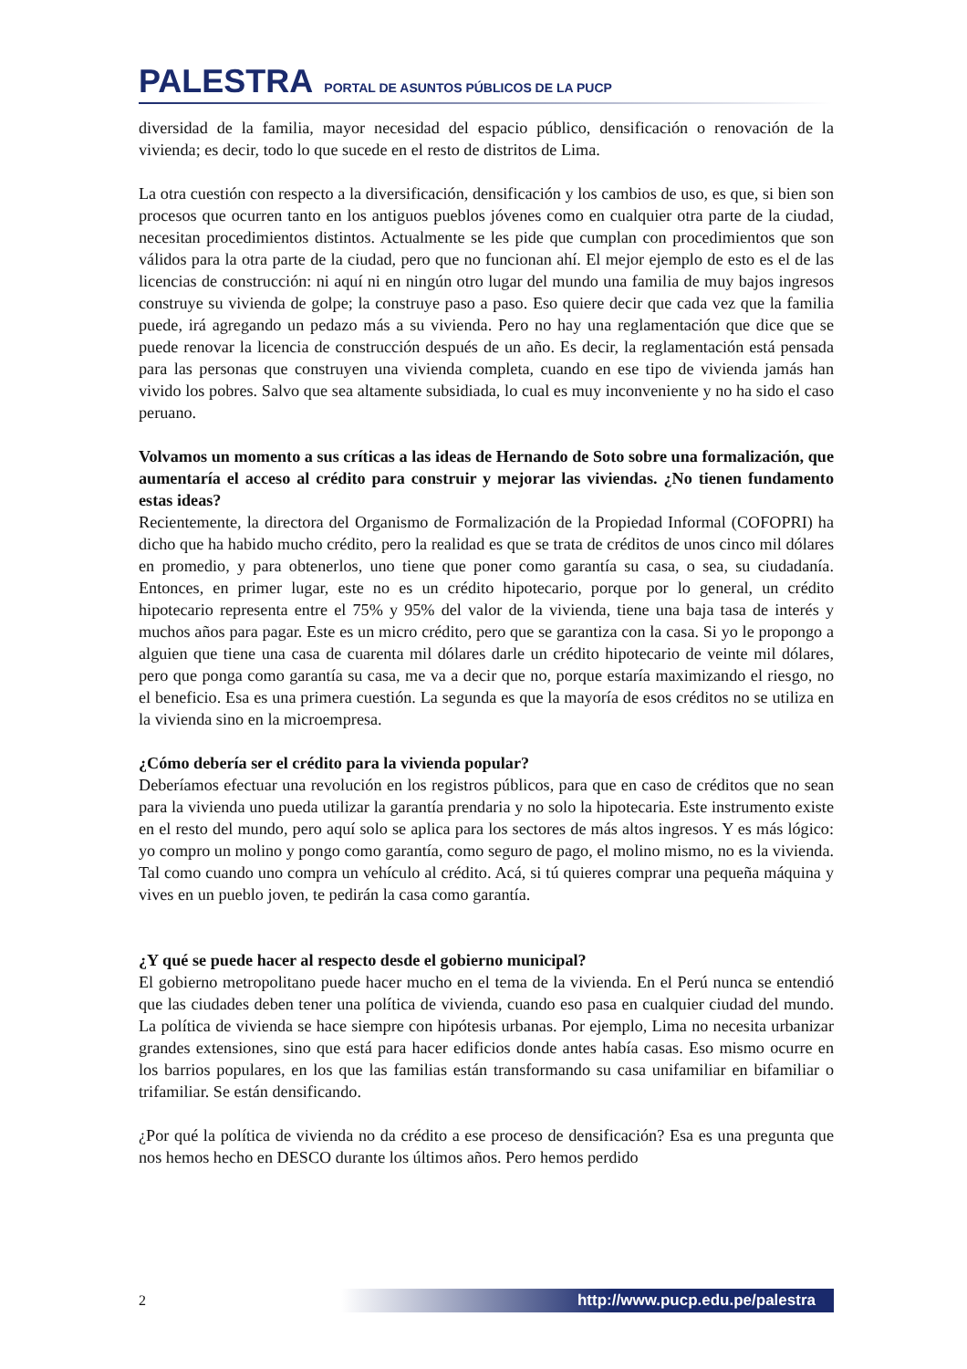PALESTRA PORTAL DE ASUNTOS PÚBLICOS DE LA PUCP
diversidad de la familia, mayor necesidad del espacio público, densificación o renovación de la vivienda; es decir, todo lo que sucede en el resto de distritos de Lima.
La otra cuestión con respecto a la diversificación, densificación y los cambios de uso, es que, si bien son procesos que ocurren tanto en los antiguos pueblos jóvenes como en cualquier otra parte de la ciudad, necesitan procedimientos distintos. Actualmente se les pide que cumplan con procedimientos que son válidos para la otra parte de la ciudad, pero que no funcionan ahí. El mejor ejemplo de esto es el de las licencias de construcción: ni aquí ni en ningún otro lugar del mundo una familia de muy bajos ingresos construye su vivienda de golpe; la construye paso a paso. Eso quiere decir que cada vez que la familia puede, irá agregando un pedazo más a su vivienda. Pero no hay una reglamentación que dice que se puede renovar la licencia de construcción después de un año. Es decir, la reglamentación está pensada para las personas que construyen una vivienda completa, cuando en ese tipo de vivienda jamás han vivido los pobres. Salvo que sea altamente subsidiada, lo cual es muy inconveniente y no ha sido el caso peruano.
Volvamos un momento a sus críticas a las ideas de Hernando de Soto sobre una formalización, que aumentaría el acceso al crédito para construir y mejorar las viviendas. ¿No tienen fundamento estas ideas?
Recientemente, la directora del Organismo de Formalización de la Propiedad Informal (COFOPRI) ha dicho que ha habido mucho crédito, pero la realidad es que se trata de créditos de unos cinco mil dólares en promedio, y para obtenerlos, uno tiene que poner como garantía su casa, o sea, su ciudadanía. Entonces, en primer lugar, este no es un crédito hipotecario, porque por lo general, un crédito hipotecario representa entre el 75% y 95% del valor de la vivienda, tiene una baja tasa de interés y muchos años para pagar. Este es un micro crédito, pero que se garantiza con la casa. Si yo le propongo a alguien que tiene una casa de cuarenta mil dólares darle un crédito hipotecario de veinte mil dólares, pero que ponga como garantía su casa, me va a decir que no, porque estaría maximizando el riesgo, no el beneficio. Esa es una primera cuestión. La segunda es que la mayoría de esos créditos no se utiliza en la vivienda sino en la microempresa.
¿Cómo debería ser el crédito para la vivienda popular?
Deberíamos efectuar una revolución en los registros públicos, para que en caso de créditos que no sean para la vivienda uno pueda utilizar la garantía prendaria y no solo la hipotecaria. Este instrumento existe en el resto del mundo, pero aquí solo se aplica para los sectores de más altos ingresos. Y es más lógico: yo compro un molino y pongo como garantía, como seguro de pago, el molino mismo, no es la vivienda. Tal como cuando uno compra un vehículo al crédito. Acá, si tú quieres comprar una pequeña máquina y vives en un pueblo joven, te pedirán la casa como garantía.
¿Y qué se puede hacer al respecto desde el gobierno municipal?
El gobierno metropolitano puede hacer mucho en el tema de la vivienda. En el Perú nunca se entendió que las ciudades deben tener una política de vivienda, cuando eso pasa en cualquier ciudad del mundo. La política de vivienda se hace siempre con hipótesis urbanas. Por ejemplo, Lima no necesita urbanizar grandes extensiones, sino que está para hacer edificios donde antes había casas. Eso mismo ocurre en los barrios populares, en los que las familias están transformando su casa unifamiliar en bifamiliar o trifamiliar. Se están densificando.
¿Por qué la política de vivienda no da crédito a ese proceso de densificación? Esa es una pregunta que nos hemos hecho en DESCO durante los últimos años. Pero hemos perdido
2 http://www.pucp.edu.pe/palestra